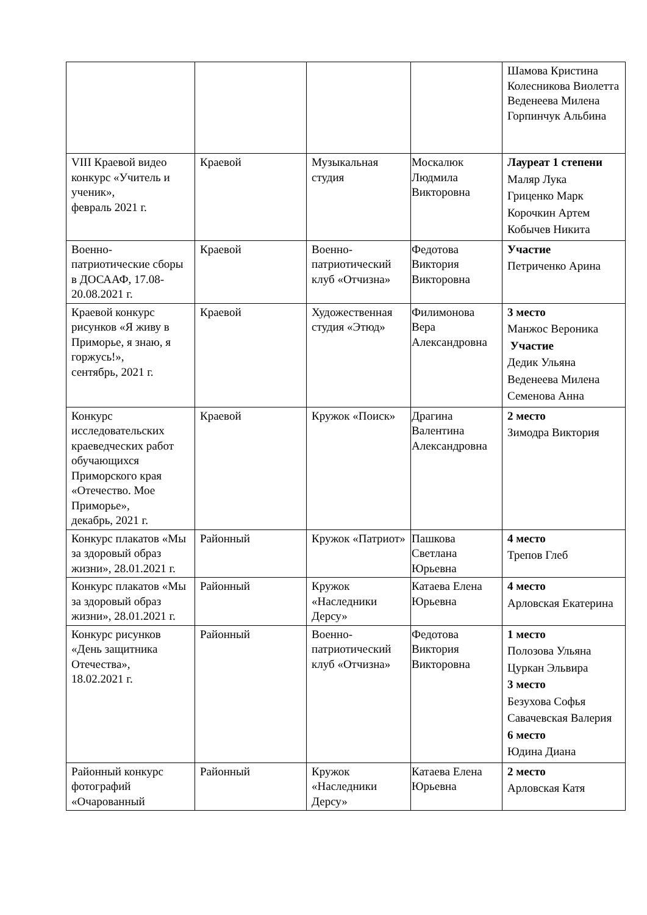| | | | | Шамова Кристина Колесникова Виолетта Веденеева Милена Горпинчук Альбина |
| VIII Краевой видео конкурс «Учитель и ученик», февраль 2021 г. | Краевой | Музыкальная студия | Москалюк Людмила Викторовна | Лауреат 1 степени Маляр Лука Гриценко Марк Корочкин Артем Кобычев Никита |
| Военно-патриотические сборы в ДОСААФ, 17.08-20.08.2021 г. | Краевой | Военно-патриотический клуб «Отчизна» | Федотова Виктория Викторовна | Участие Петриченко Арина |
| Краевой конкурс рисунков «Я живу в Приморье, я знаю, я горжусь!», сентябрь, 2021 г. | Краевой | Художественная студия «Этюд» | Филимонова Вера Александровна | 3 место Манжос Вероника Участие Дедик Ульяна Веденеева Милена Семенова Анна |
| Конкурс исследовательских краеведческих работ обучающихся Приморского края «Отечество. Мое Приморье», декабрь, 2021 г. | Краевой | Кружок «Поиск» | Драгина Валентина Александровна | 2 место Зимодра Виктория |
| Конкурс плакатов «Мы за здоровый образ жизни», 28.01.2021 г. | Районный | Кружок «Патриот» | Пашкова Светлана Юрьевна | 4 место Трепов Глеб |
| Конкурс плакатов «Мы за здоровый образ жизни», 28.01.2021 г. | Районный | Кружок «Наследники Дерсу» | Катаева Елена Юрьевна | 4 место Арловская Екатерина |
| Конкурс рисунков «День защитника Отечества», 18.02.2021 г. | Районный | Военно-патриотический клуб «Отчизна» | Федотова Виктория Викторовна | 1 место Полозова Ульяна Цуркан Эльвира 3 место Безухова Софья Савачевская Валерия 6 место Юдина Диана |
| Районный конкурс фотографий «Очарованный | Районный | Кружок «Наследники Дерсу» | Катаева Елена Юрьевна | 2 место Арловская Катя |